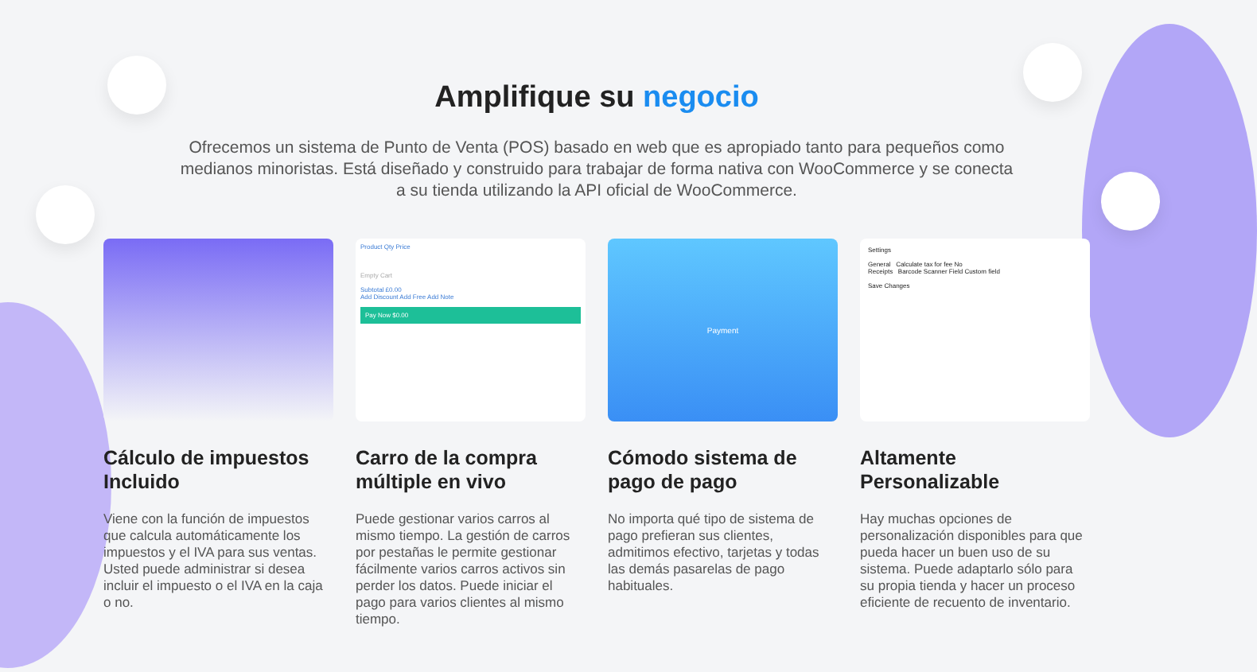Amplifique su negocio
Ofrecemos un sistema de Punto de Venta (POS) basado en web que es apropiado tanto para pequeños como medianos minoristas. Está diseñado y construido para trabajar de forma nativa con WooCommerce y se conecta a su tienda utilizando la API oficial de WooCommerce.
Cálculo de impuestos Incluido
Viene con la función de impuestos que calcula automáticamente los impuestos y el IVA para sus ventas. Usted puede administrar si desea incluir el impuesto o el IVA en la caja o no.
Product Qty Price
Empty Cart
Subtotal £0.00
Add Discount Add Free Add Note
Pay Now $0.00
Carro de la compra múltiple en vivo
Puede gestionar varios carros al mismo tiempo. La gestión de carros por pestañas le permite gestionar fácilmente varios carros activos sin perder los datos. Puede iniciar el pago para varios clientes al mismo tiempo.
Payment
Cómodo sistema de pago de pago
No importa qué tipo de sistema de pago prefieran sus clientes, admitimos efectivo, tarjetas y todas las demás pasarelas de pago habituales.
Settings
General Calculate tax for fee No
Receipts Barcode Scanner Field Custom field
Save Changes
Altamente Personalizable
Hay muchas opciones de personalización disponibles para que pueda hacer un buen uso de su sistema. Puede adaptarlo sólo para su propia tienda y hacer un proceso eficiente de recuento de inventario.